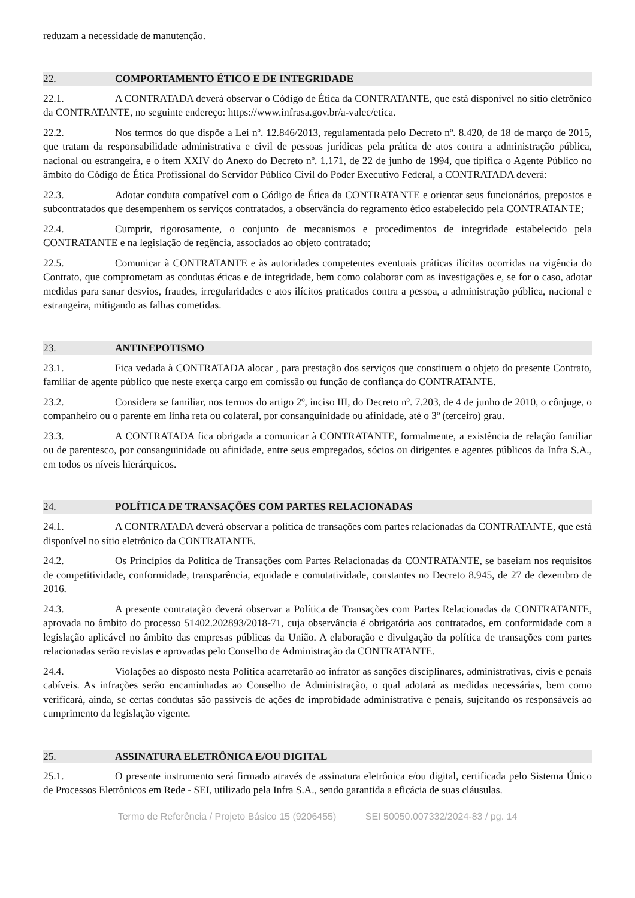reduzam a necessidade de manutenção.
22. COMPORTAMENTO ÉTICO E DE INTEGRIDADE
22.1. A CONTRATADA deverá observar o Código de Ética da CONTRATANTE, que está disponível no sítio eletrônico da CONTRATANTE, no seguinte endereço: https://www.infrasa.gov.br/a-valec/etica.
22.2. Nos termos do que dispõe a Lei nº. 12.846/2013, regulamentada pelo Decreto nº. 8.420, de 18 de março de 2015, que tratam da responsabilidade administrativa e civil de pessoas jurídicas pela prática de atos contra a administração pública, nacional ou estrangeira, e o item XXIV do Anexo do Decreto nº. 1.171, de 22 de junho de 1994, que tipifica o Agente Público no âmbito do Código de Ética Profissional do Servidor Público Civil do Poder Executivo Federal, a CONTRATADA deverá:
22.3. Adotar conduta compatível com o Código de Ética da CONTRATANTE e orientar seus funcionários, prepostos e subcontratados que desempenhem os serviços contratados, a observância do regramento ético estabelecido pela CONTRATANTE;
22.4. Cumprir, rigorosamente, o conjunto de mecanismos e procedimentos de integridade estabelecido pela CONTRATANTE e na legislação de regência, associados ao objeto contratado;
22.5. Comunicar à CONTRATANTE e às autoridades competentes eventuais práticas ilícitas ocorridas na vigência do Contrato, que comprometam as condutas éticas e de integridade, bem como colaborar com as investigações e, se for o caso, adotar medidas para sanar desvios, fraudes, irregularidades e atos ilícitos praticados contra a pessoa, a administração pública, nacional e estrangeira, mitigando as falhas cometidas.
23. ANTINEPOTISMO
23.1. Fica vedada à CONTRATADA alocar , para prestação dos serviços que constituem o objeto do presente Contrato, familiar de agente público que neste exerça cargo em comissão ou função de confiança do CONTRATANTE.
23.2. Considera se familiar, nos termos do artigo 2º, inciso III, do Decreto nº. 7.203, de 4 de junho de 2010, o cônjuge, o companheiro ou o parente em linha reta ou colateral, por consanguinidade ou afinidade, até o 3º (terceiro) grau.
23.3. A CONTRATADA fica obrigada a comunicar à CONTRATANTE, formalmente, a existência de relação familiar ou de parentesco, por consanguinidade ou afinidade, entre seus empregados, sócios ou dirigentes e agentes públicos da Infra S.A., em todos os níveis hierárquicos.
24. POLÍTICA DE TRANSAÇÕES COM PARTES RELACIONADAS
24.1. A CONTRATADA deverá observar a política de transações com partes relacionadas da CONTRATANTE, que está disponível no sítio eletrônico da CONTRATANTE.
24.2. Os Princípios da Política de Transações com Partes Relacionadas da CONTRATANTE, se baseiam nos requisitos de competitividade, conformidade, transparência, equidade e comutatividade, constantes no Decreto 8.945, de 27 de dezembro de 2016.
24.3. A presente contratação deverá observar a Política de Transações com Partes Relacionadas da CONTRATANTE, aprovada no âmbito do processo 51402.202893/2018-71, cuja observância é obrigatória aos contratados, em conformidade com a legislação aplicável no âmbito das empresas públicas da União. A elaboração e divulgação da política de transações com partes relacionadas serão revistas e aprovadas pelo Conselho de Administração da CONTRATANTE.
24.4. Violações ao disposto nesta Política acarretarão ao infrator as sanções disciplinares, administrativas, civis e penais cabíveis. As infrações serão encaminhadas ao Conselho de Administração, o qual adotará as medidas necessárias, bem como verificará, ainda, se certas condutas são passíveis de ações de improbidade administrativa e penais, sujeitando os responsáveis ao cumprimento da legislação vigente.
25. ASSINATURA ELETRÔNICA E/OU DIGITAL
25.1. O presente instrumento será firmado através de assinatura eletrônica e/ou digital, certificada pelo Sistema Único de Processos Eletrônicos em Rede - SEI, utilizado pela Infra S.A., sendo garantida a eficácia de suas cláusulas.
Termo de Referência / Projeto Básico 15 (9206455) SEI 50050.007332/2024-83 / pg. 14